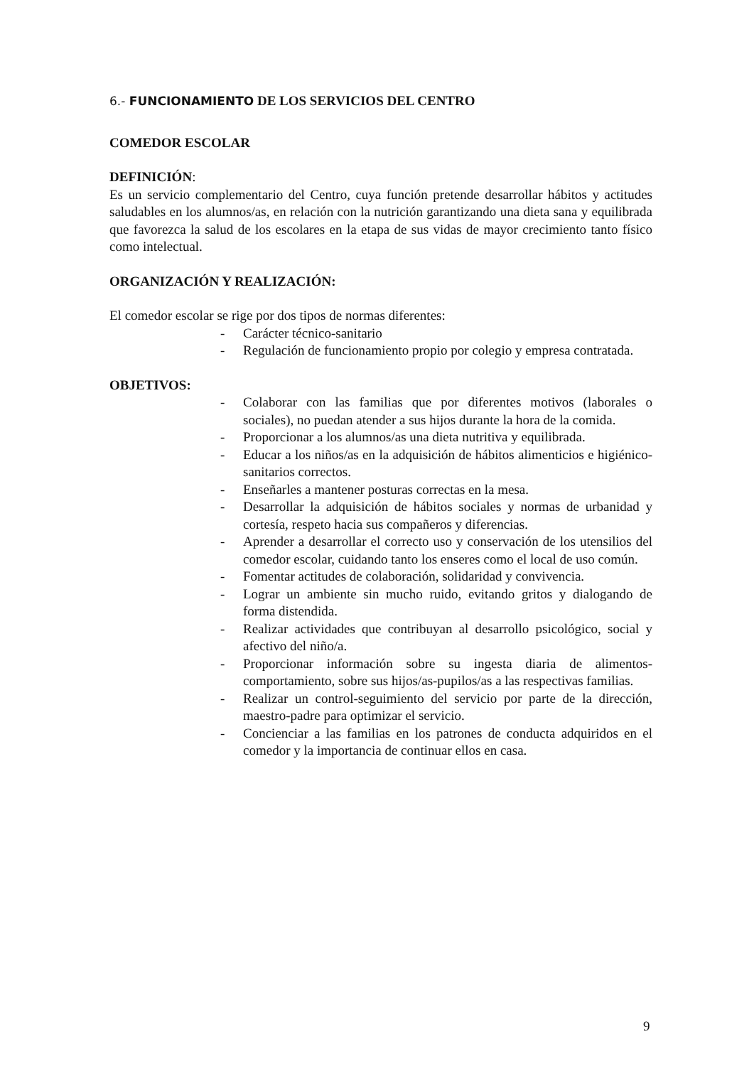6.- FUNCIONAMIENTO DE LOS SERVICIOS DEL CENTRO
COMEDOR ESCOLAR
DEFINICIÓN:
Es un servicio complementario del Centro, cuya función pretende desarrollar hábitos y actitudes saludables en los alumnos/as, en relación con la nutrición garantizando una dieta sana y equilibrada que favorezca la salud de los escolares en la etapa de sus vidas de mayor crecimiento tanto físico como intelectual.
ORGANIZACIÓN Y REALIZACIÓN:
El comedor escolar se rige por dos tipos de normas diferentes:
- Carácter técnico-sanitario
- Regulación de funcionamiento propio por colegio y empresa contratada.
OBJETIVOS:
- Colaborar con las familias que por diferentes motivos (laborales o sociales), no puedan atender a sus hijos durante la hora de la comida.
- Proporcionar a los alumnos/as una dieta nutritiva y equilibrada.
- Educar a los niños/as en la adquisición de hábitos alimenticios e higiénico-sanitarios correctos.
- Enseñarles a mantener posturas correctas en la mesa.
- Desarrollar la adquisición de hábitos sociales y normas de urbanidad y cortesía, respeto hacia sus compañeros y diferencias.
- Aprender a desarrollar el correcto uso y conservación de los utensilios del comedor escolar, cuidando tanto los enseres como el local de uso común.
- Fomentar actitudes de colaboración, solidaridad y convivencia.
- Lograr un ambiente sin mucho ruido, evitando gritos y dialogando de forma distendida.
- Realizar actividades que contribuyan al desarrollo psicológico, social y afectivo del niño/a.
- Proporcionar información sobre su ingesta diaria de alimentos-comportamiento, sobre sus hijos/as-pupilos/as a las respectivas familias.
- Realizar un control-seguimiento del servicio por parte de la dirección, maestro-padre para optimizar el servicio.
- Concienciar a las familias en los patrones de conducta adquiridos en el comedor y la importancia de continuar ellos en casa.
9